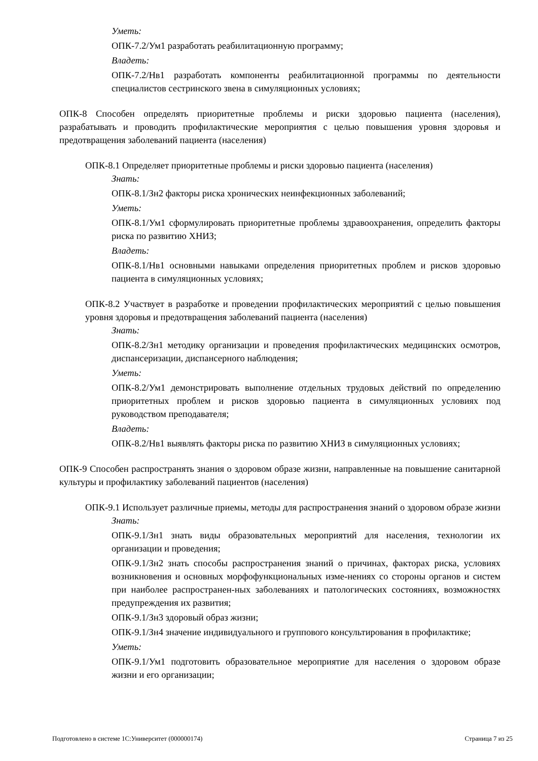Уметь:
ОПК-7.2/Ум1 разработать реабилитационную программу;
Владеть:
ОПК-7.2/Нв1 разработать компоненты реабилитационной программы по деятельности специалистов сестринского звена в симуляционных условиях;
ОПК-8 Способен определять приоритетные проблемы и риски здоровью пациента (населения), разрабатывать и проводить профилактические мероприятия с целью повышения уровня здоровья и предотвращения заболеваний пациента (населения)
ОПК-8.1 Определяет приоритетные проблемы и риски здоровью пациента (населения)
Знать:
ОПК-8.1/Зн2 факторы риска хронических неинфекционных заболеваний;
Уметь:
ОПК-8.1/Ум1 сформулировать приоритетные проблемы здравоохранения, определить факторы риска по развитию ХНИЗ;
Владеть:
ОПК-8.1/Нв1 основными навыками определения приоритетных проблем и рисков здоровью пациента в симуляционных условиях;
ОПК-8.2 Участвует в разработке и проведении профилактических мероприятий с целью повышения уровня здоровья и предотвращения заболеваний пациента (населения)
Знать:
ОПК-8.2/Зн1 методику организации и проведения профилактических медицинских осмотров, диспансеризации, диспансерного наблюдения;
Уметь:
ОПК-8.2/Ум1 демонстрировать выполнение отдельных трудовых действий по определению приоритетных проблем и рисков здоровью пациента в симуляционных условиях под руководством преподавателя;
Владеть:
ОПК-8.2/Нв1 выявлять факторы риска по развитию ХНИЗ в симуляционных условиях;
ОПК-9 Способен распространять знания о здоровом образе жизни, направленные на повышение санитарной культуры и профилактику заболеваний пациентов (населения)
ОПК-9.1 Использует различные приемы, методы для распространения знаний о здоровом образе жизни
Знать:
ОПК-9.1/Зн1 знать виды образовательных мероприятий для населения, технологии их организации и проведения;
ОПК-9.1/Зн2 знать способы распространения знаний о причинах, факторах риска, условиях возникновения и основных морфофункциональных изме-нениях со стороны органов и систем при наиболее распространен-ных заболеваниях и патологических состояниях, возможностях предупреждения их развития;
ОПК-9.1/Зн3 здоровый образ жизни;
ОПК-9.1/Зн4 значение индивидуального и группового консультирования в профилактике;
Уметь:
ОПК-9.1/Ум1 подготовить образовательное мероприятие для населения о здоровом образе жизни и его организации;
Подготовлено в системе 1С:Университет (000000174) Страница 7 из 25